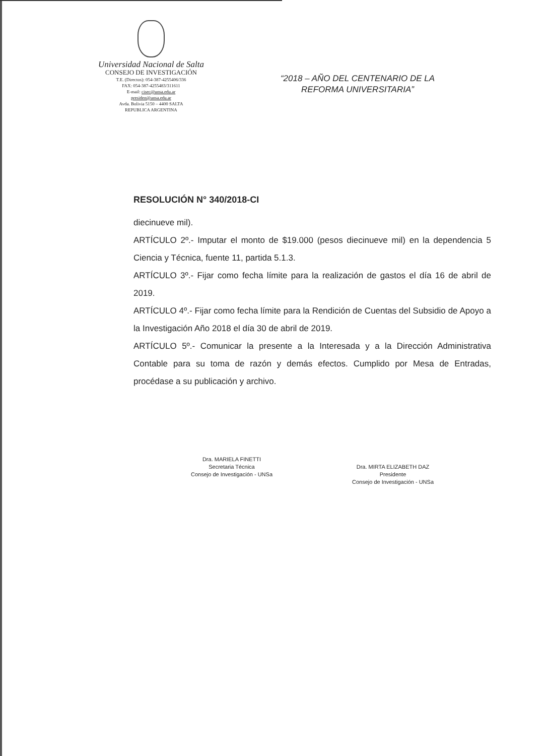Universidad Nacional de Salta
CONSEJO DE INVESTIGACIÓN
T.E. (Directos): 054-387-4255406/336
FAX: 054-387-4255483/311611
E-mail: cisec@unsa.edu.ar
presiden@unsa.edu.ar
Avda. Bolivia 5150 – 4400 SALTA
REPUBLICA ARGENTINA
“2018 – AÑO DEL CENTENARIO DE LA REFORMA UNIVERSITARIA”
RESOLUCIÓN N° 340/2018-CI
diecinueve mil).
ARTÍCULO 2º.- Imputar el monto de $19.000 (pesos diecinueve mil) en la dependencia 5 Ciencia y Técnica, fuente 11, partida 5.1.3.
ARTÍCULO 3º.- Fijar como fecha límite para la realización de gastos el día 16 de abril de 2019.
ARTÍCULO 4º.- Fijar como fecha límite para la Rendición de Cuentas del Subsidio de Apoyo a la Investigación Año 2018 el día 30 de abril de 2019.
ARTÍCULO 5º.- Comunicar la presente a la Interesada y a la Dirección Administrativa Contable para su toma de razón y demás efectos. Cumplido por Mesa de Entradas, procédase a su publicación y archivo.
Dra. MARIELA FINETTI
Secretaria Técnica
Consejo de Investigación - UNSa
Dra. MIRTA ELIZABETH DAZ
Presidente
Consejo de Investigación - UNSa